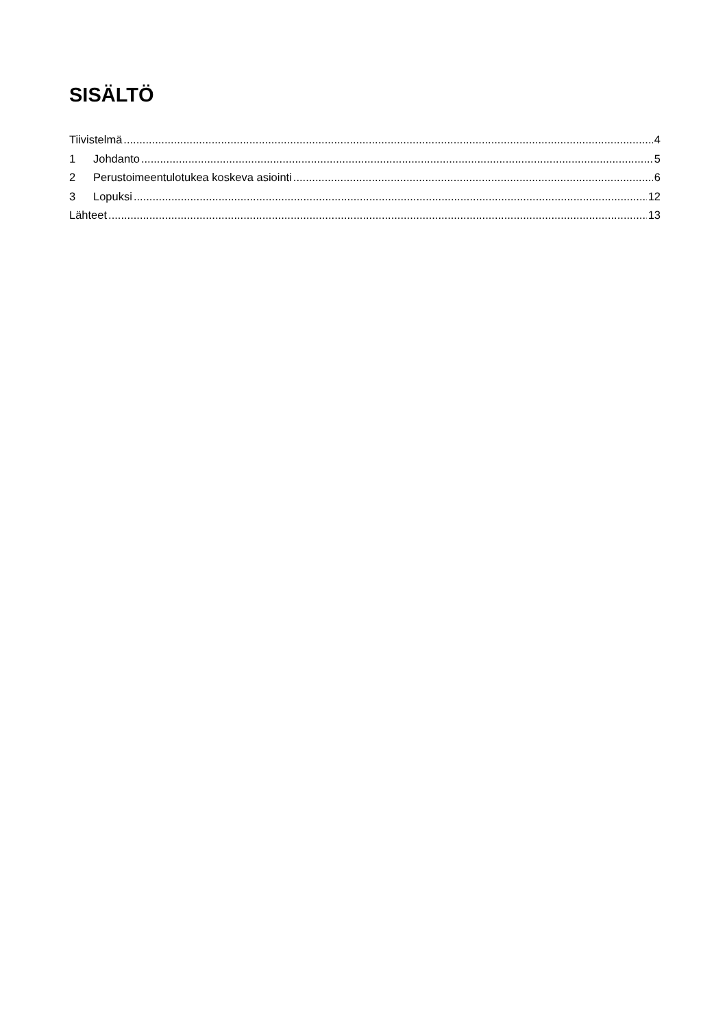SISÄLTÖ
Tiivistelmä 4
1 Johdanto 5
2 Perustoimeentulotukea koskeva asiointi 6
3 Lopuksi 12
Lähteet 13